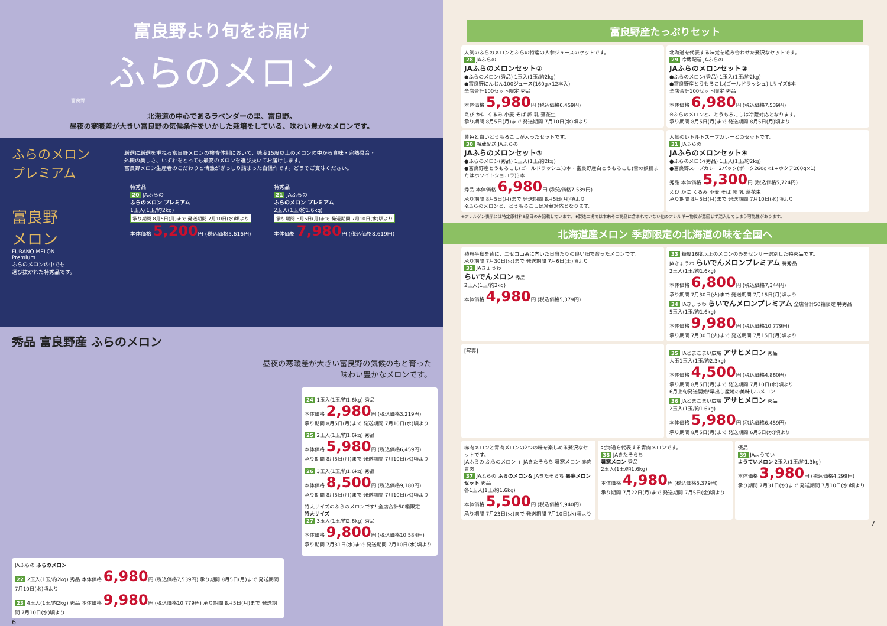富良野より旬をお届け
ふらのメロン
富良野
北海道の中心であるラベンダーの里、富良野。
昼夜の寒暖差が大きい富良野の気候条件をいかした栽培をしている、味わい豊かなメロンです。
ふらのメロン
プレミアム
富良野
メロン
FURANO MELON
Premium
ふらのメロンの中でも
選び抜かれた特秀品です。
厳選に厳選を重ねる富良野メロンの検査体制において、糖度15度以上のメロンの中から食味・完熟具合・
外観の美しさ、いずれをとっても最高のメロンを選び抜いてお届けします。
富良野メロン生産者のこだわりと情熱がぎっしり詰まった自信作です。どうぞご賞味ください。
特秀品
20 JAふらの
ふらのメロン プレミアム
1玉入(1玉/約2kg)
承り期間 8月5日(月)まで 発送期間 7月10日(水)頃より
本体価格 5,200円 (税込価格5,616円)
特秀品
21 JAふらの
ふらのメロン プレミアム
2玉入(1玉/約1.6kg)
承り期間 8月5日(月)まで 発送期間 7月10日(水)頃より
本体価格 7,980円 (税込価格8,619円)
秀品 富良野産 ふらのメロン
昼夜の寒暖差が大きい富良野の気候のもと育った
味わい豊かなメロンです。
24 1玉入(1玉/約1.6kg) 秀品
本体価格 2,980円 (税込価格3,219円)
承り期間 8月5日(月)まで 発送期間 7月10日(水)頃より
25 2玉入(1玉/約1.6kg) 秀品
本体価格 5,980円 (税込価格6,459円)
承り期間 8月5日(月)まで 発送期間 7月10日(水)頃より
26 3玉入(1玉/約1.6kg) 秀品
本体価格 8,500円 (税込価格9,180円)
承り期間 8月5日(月)まで 発送期間 7月10日(水)頃より
特大サイズのふらのメロンです! 全店合計50箱限定
特大サイズ
27 3玉入(1玉/約2.6kg) 秀品
本体価格 9,800円 (税込価格10,584円)
承り期間 7月31日(水)まで 発送期間 7月10日(水)頃より
JAふらの ふらのメロン
22 2玉入(1玉/約2kg) 秀品 本体価格 6,980円 (税込価格7,539円) 承り期間 8月5日(月)まで 発送期間 7月10日(水)頃より
23 4玉入(1玉/約2kg) 秀品 本体価格 9,980円 (税込価格10,779円) 承り期間 8月5日(月)まで 発送期間 7月10日(水)頃より
6
富良野産たっぷりセット
人気のふらのメロンとふらの特産の人参ジュースのセットです。
28 JAふらの
JAふらのメロンセット①
●ふらのメロン(秀品) 1玉入(1玉/約2kg)
●富良野にんじん100ジュース(160g×12本入)
全店合計100セット限定 秀品
本体価格 5,980円 (税込価格6,459円)
えび かに くるみ 小麦 そば 卵 乳 落花生
承り期間 8月5日(月)まで 発送期間 7月10日(水)頃より
北海道を代表する味覚を組み合わせた贅沢なセットです。
29 冷蔵配送 JAふらの
JAふらのメロンセット②
●ふらのメロン(秀品) 1玉入(1玉/約2kg)
●富良野産とうもろこし(ゴールドラッシュ) Lサイズ6本
全店合計100セット限定 秀品
本体価格 6,980円 (税込価格7,539円)
※ふらのメロンと、とうもろこしは冷蔵対応となります。
承り期間 8月5日(月)まで 発送期間 8月5日(月)頃より
黄色と白いとうもろこしが入ったセットです。
30 冷蔵配送 JAふらの
JAふらのメロンセット③
●ふらのメロン(秀品) 1玉入(1玉/約2kg)
●富良野産とうもろこし(ゴールドラッシュ)3本・富良野産白とうもろこし(雪の妖精またはホワイトショコラ)3本
秀品 本体価格 6,980円 (税込価格7,539円)
承り期間 8月5日(月)まで 発送期間 8月5日(月)頃より
※ふらのメロンと、とうもろこしは冷蔵対応となります。
人気のレトルトスープカレーとのセットです。
31 JAふらの
JAふらのメロンセット④
●ふらのメロン(秀品) 1玉入(1玉/約2kg)
●富良野スープカレー2パック(ポーク260g×1+ホタテ260g×1)
秀品 本体価格 5,300円 (税込価格5,724円)
えび かに くるみ 小麦 そば 卵 乳 落花生
承り期間 8月5日(月)まで 発送期間 7月10日(水)頃より
※アレルゲン表示には特定原材料8品目のみ記載しています。※製造工場では本来その商品に含まれていない他のアレルギー物質が意図せず混入してしまう可能性があります。
北海道産メロン 季節限定の北海道の味を全国へ
積丹半島を背に、ニセコ山系に向いた日当たりの良い畑で育ったメロンです。
承り期間 7月30日(火)まで 発送期間 7月6日(土)頃より
32 JAきょうわ
らいでんメロン 秀品
2玉入(1玉/約2kg)
本体価格 4,980円 (税込価格5,379円)
33 糖度16度以上のメロンのみをセンサー選別した特秀品です。
JAきょうわ らいでんメロンプレミアム 特秀品
2玉入(1玉/約1.6kg)
本体価格 6,800円 (税込価格7,344円)
承り期間 7月30日(火)まで 発送期間 7月15日(月)頃より
34 JAきょうわ らいでんメロンプレミアム 全店合計50箱限定 特秀品
5玉入(1玉/約1.6kg)
本体価格 9,980円 (税込価格10,779円)
承り期間 7月30日(火)まで 発送期間 7月15日(月)頃より
[写真]
35 JAとまこまい広域 アサヒメロン 秀品
大玉1玉入(1玉/約2.3kg)
本体価格 4,500円 (税込価格4,860円)
承り期間 8月5日(月)まで 発送期間 7月10日(水)頃より
6月上旬発送開始!早出し産地の美味しいメロン!
36 JAとまこまい広域 アサヒメロン 秀品
2玉入(1玉/約1.6kg)
本体価格 5,980円 (税込価格6,459円)
承り期間 8月5日(月)まで 発送期間 6月5日(水)頃より
赤肉メロンと青肉メロンの2つの味を楽しめる贅沢なセットです。
JAふらの ふらのメロン + JAきたそらち 暑寒メロン 赤肉 青肉
37 JAふらの ふらのメロン& JAきたそらち 暑寒メロンセット 秀品
各1玉入(1玉/約1.6kg)
本体価格 5,500円 (税込価格5,940円)
承り期間 7月23日(火)まで 発送期間 7月10日(水)頃より
北海道を代表する青肉メロンです。
38 JAきたそらち
暑寒メロン 秀品
2玉入(1玉/約1.6kg)
本体価格 4,980円 (税込価格5,379円)
承り期間 7月22日(月)まで 発送期間 7月5日(金)頃より
優品
39 JAようてい
ようていメロン 2玉入(1玉/約1.3kg)
本体価格 3,980円 (税込価格4,299円)
承り期間 7月31日(水)まで 発送期間 7月10日(水)頃より
7